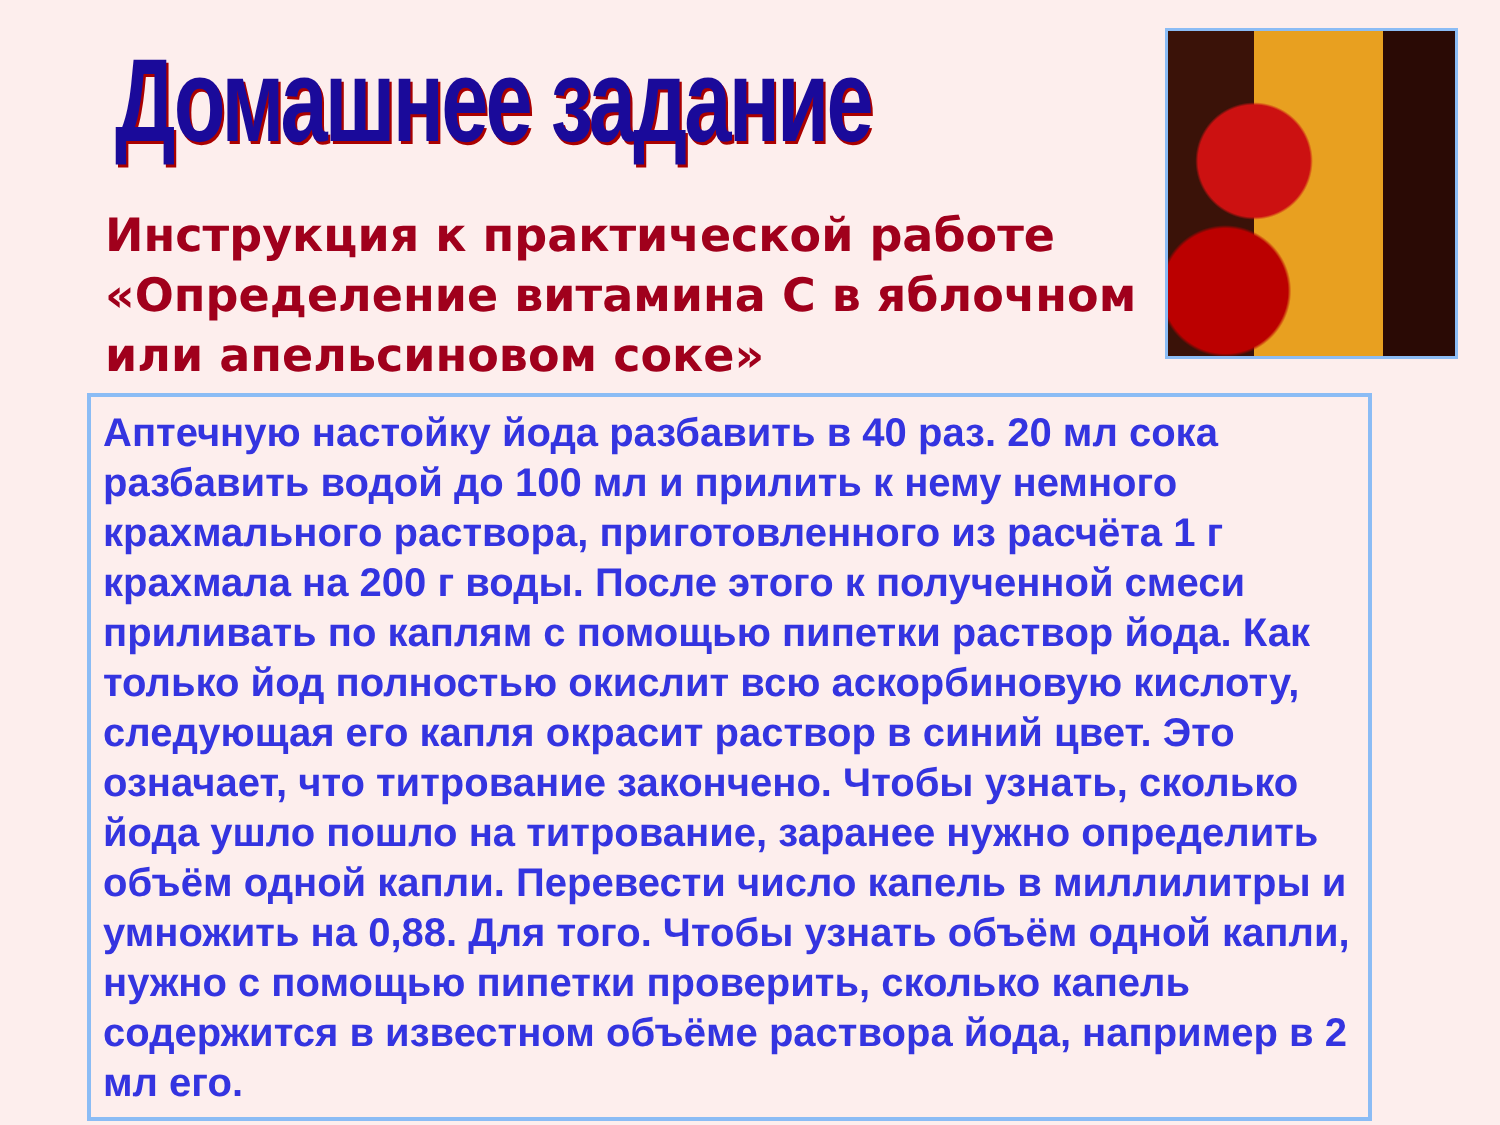Домашнее задание
Инструкция к практической работе
«Определение витамина С в яблочном
или апельсиновом соке»
Аптечную настойку йода разбавить в 40 раз. 20 мл сока разбавить водой до 100 мл и прилить к нему немного крахмального раствора, приготовленного из расчёта 1 г крахмала на 200 г воды. После этого к полученной смеси приливать по каплям с помощью пипетки раствор йода. Как только йод полностью окислит всю аскорбиновую кислоту, следующая его капля окрасит раствор в синий цвет. Это означает, что титрование закончено. Чтобы узнать, сколько йода ушло пошло на титрование, заранее нужно определить объём одной капли. Перевести число капель в миллилитры и умножить на 0,88. Для того. Чтобы узнать объём одной капли, нужно с помощью пипетки проверить, сколько капель содержится в известном объёме раствора йода, например в 2 мл его.